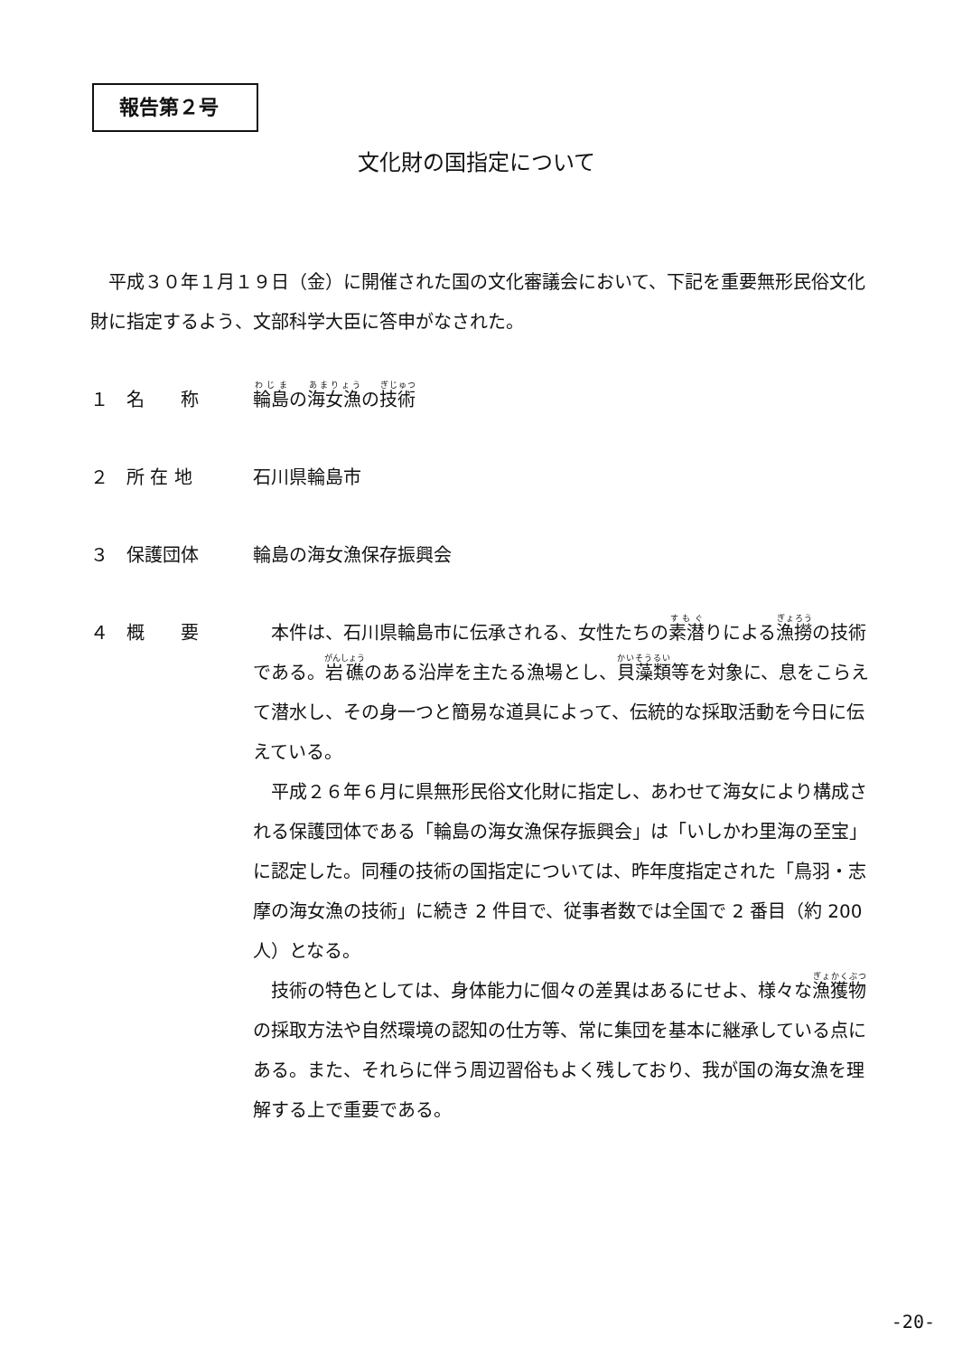報告第２号
文化財の国指定について
平成３０年１月１９日（金）に開催された国の文化審議会において、下記を重要無形民俗文化財に指定するよう、文部科学大臣に答申がなされた。
１ 名　　称 輪島の海女漁の技術
２ 所 在 地 石川県輪島市
３ 保護団体 輪島の海女漁保存振興会
４ 概　　要 本件は、石川県輪島市に伝承される、女性たちの素潜りによる漁撈の技術である。岩礁のある沿岸を主たる漁場とし、貝藻類等を対象に、息をこらえて潜水し、その身一つと簡易な道具によって、伝統的な採取活動を今日に伝えている。
平成２６年６月に県無形民俗文化財に指定し、あわせて海女により構成される保護団体である「輪島の海女漁保存振興会」は「いしかわ里海の至宝」に認定した。同種の技術の国指定については、昨年度指定された「鳥羽・志摩の海女漁の技術」に続き 2 件目で、従事者数では全国で 2 番目（約 200 人）となる。
技術の特色としては、身体能力に個々の差異はあるにせよ、様々な漁獲物の採取方法や自然環境の認知の仕方等、常に集団を基本に継承している点にある。また、それらに伴う周辺習俗もよく残しており、我が国の海女漁を理解する上で重要である。
-20-